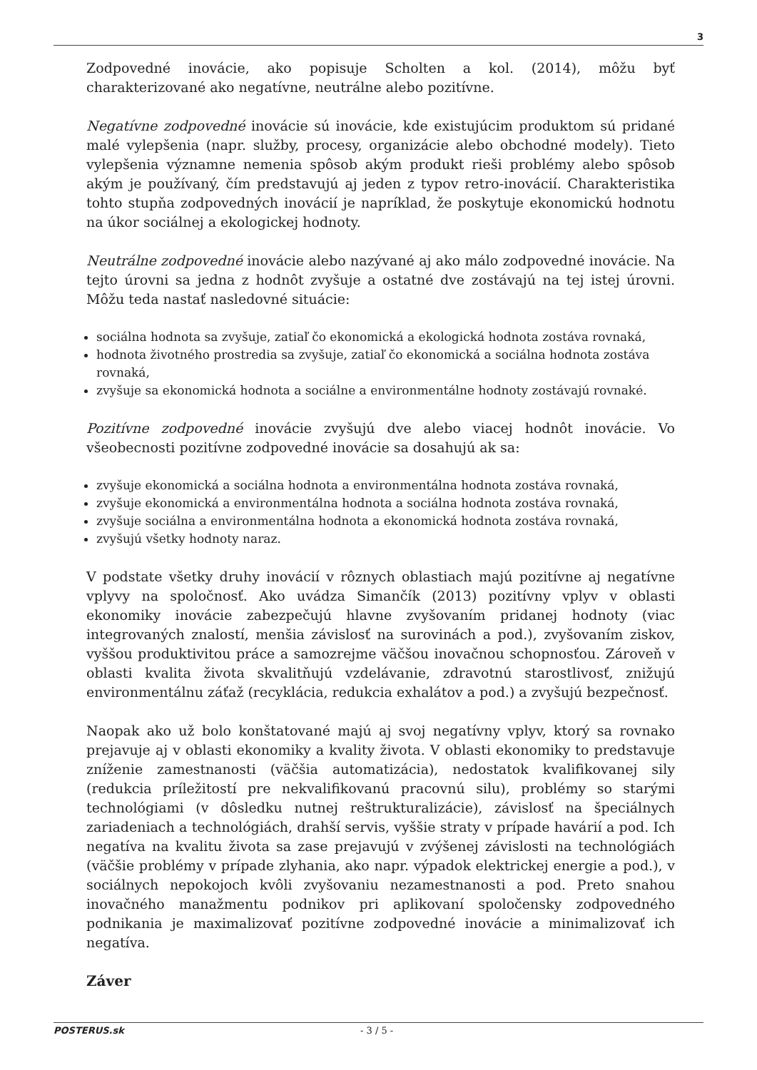3
Zodpovedné inovácie, ako popisuje Scholten a kol. (2014), môžu byť charakterizované ako negatívne, neutrálne alebo pozitívne.
Negatívne zodpovedné inovácie sú inovácie, kde existujúcim produktom sú pridané malé vylepšenia (napr. služby, procesy, organizácie alebo obchodné modely). Tieto vylepšenia významne nemenia spôsob akým produkt rieši problémy alebo spôsob akým je používaný, čím predstavujú aj jeden z typov retro-inovácií. Charakteristika tohto stupňa zodpovedných inovácií je napríklad, že poskytuje ekonomickú hodnotu na úkor sociálnej a ekologickej hodnoty.
Neutrálne zodpovedné inovácie alebo nazývané aj ako málo zodpovedné inovácie. Na tejto úrovni sa jedna z hodnôt zvyšuje a ostatné dve zostávajú na tej istej úrovni. Môžu teda nastať nasledovné situácie:
sociálna hodnota sa zvyšuje, zatiaľ čo ekonomická a ekologická hodnota zostáva rovnaká,
hodnota životného prostredia sa zvyšuje, zatiaľ čo ekonomická a sociálna hodnota zostáva rovnaká,
zvyšuje sa ekonomická hodnota a sociálne a environmentálne hodnoty zostávajú rovnaké.
Pozitívne zodpovedné inovácie zvyšujú dve alebo viacej hodnôt inovácie. Vo všeobecnosti pozitívne zodpovedné inovácie sa dosahujú ak sa:
zvyšuje ekonomická a sociálna hodnota a environmentálna hodnota zostáva rovnaká,
zvyšuje ekonomická a environmentálna hodnota a sociálna hodnota zostáva rovnaká,
zvyšuje sociálna a environmentálna hodnota a ekonomická hodnota zostáva rovnaká,
zvyšujú všetky hodnoty naraz.
V podstate všetky druhy inovácií v rôznych oblastiach majú pozitívne aj negatívne vplyvy na spoločnosť. Ako uvádza Simančík (2013) pozitívny vplyv v oblasti ekonomiky inovácie zabezpečujú hlavne zvyšovaním pridanej hodnoty (viac integrovaných znalostí, menšia závislosť na surovinách a pod.), zvyšovaním ziskov, vyššou produktivitou práce a samozrejme väčšou inovačnou schopnosťou. Zároveň v oblasti kvalita života skvalitňujú vzdelávanie, zdravotnú starostlivosť, znižujú environmentálnu záťaž (recyklácia, redukcia exhalátov a pod.) a zvyšujú bezpečnosť.
Naopak ako už bolo konštatované majú aj svoj negatívny vplyv, ktorý sa rovnako prejavuje aj v oblasti ekonomiky a kvality života. V oblasti ekonomiky to predstavuje zníženie zamestnanosti (väčšia automatizácia), nedostatok kvalifikovanej sily (redukcia príležitostí pre nekvalifikovanú pracovnú silu), problémy so starými technológiami (v dôsledku nutnej reštrukturalizácie), závislosť na špeciálnych zariadeniach a technológiách, drahší servis, vyššie straty v prípade havárií a pod. Ich negatíva na kvalitu života sa zase prejavujú v zvýšenej závislosti na technológiách (väčšie problémy v prípade zlyhania, ako napr. výpadok elektrickej energie a pod.), v sociálnych nepokojoch kvôli zvyšovaniu nezamestnanosti a pod. Preto snahou inovačného manažmentu podnikov pri aplikovaní spoločensky zodpovedného podnikania je maximalizovať pozitívne zodpovedné inovácie a minimalizovať ich negatíva.
Záver
POSTERUS.sk - 3 / 5 -